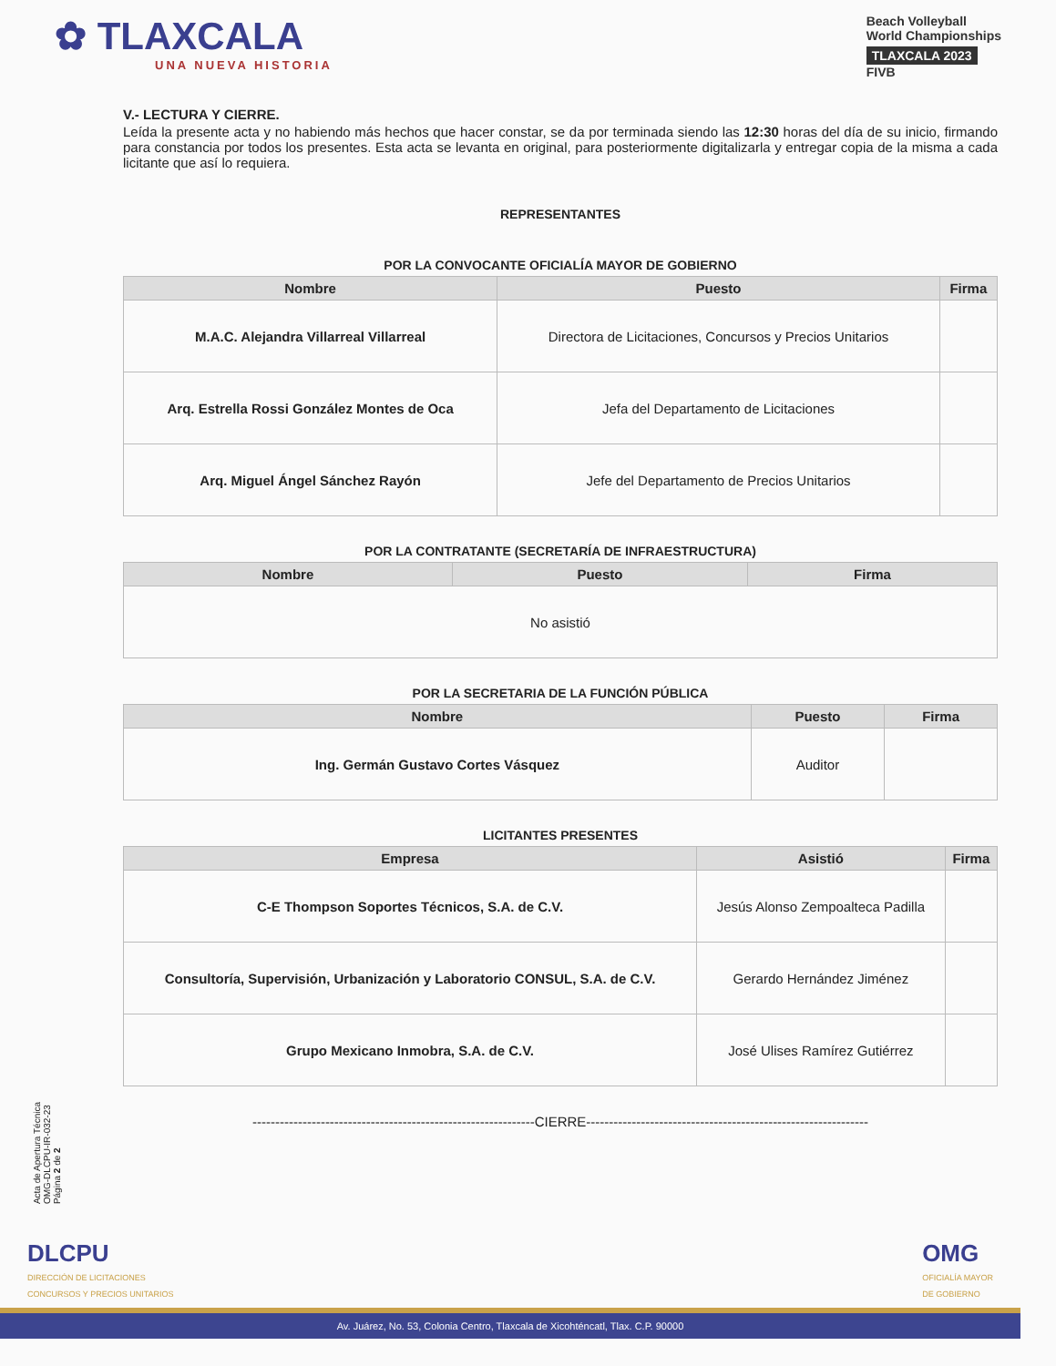✿ TLAXCALA
UNA NUEVA HISTORIA
Beach Volleyball
World Championships
TLAXCALA 2023
FIVB
V.- LECTURA Y CIERRE.
Leída la presente acta y no habiendo más hechos que hacer constar, se da por terminada siendo las 12:30 horas del día de su inicio, firmando para constancia por todos los presentes. Esta acta se levanta en original, para posteriormente digitalizarla y entregar copia de la misma a cada licitante que así lo requiera.
REPRESENTANTES
POR LA CONVOCANTE OFICIALÍA MAYOR DE GOBIERNO
| Nombre | Puesto | Firma |
| --- | --- | --- |
| M.A.C. Alejandra Villarreal Villarreal | Directora de Licitaciones, Concursos y Precios Unitarios | |
| Arq. Estrella Rossi González Montes de Oca | Jefa del Departamento de Licitaciones | |
| Arq. Miguel Ángel Sánchez Rayón | Jefe del Departamento de Precios Unitarios | |
POR LA CONTRATANTE (SECRETARÍA DE INFRAESTRUCTURA)
| Nombre | Puesto | Firma |
| --- | --- | --- |
| No asistió | | |
POR LA SECRETARIA DE LA FUNCIÓN PÚBLICA
| Nombre | Puesto | Firma |
| --- | --- | --- |
| Ing. Germán Gustavo Cortes Vásquez | Auditor | |
LICITANTES PRESENTES
| Empresa | Asistió | Firma |
| --- | --- | --- |
| C-E Thompson Soportes Técnicos, S.A. de C.V. | Jesús Alonso Zempoalteca Padilla | |
| Consultoría, Supervisión, Urbanización y Laboratorio CONSUL, S.A. de C.V. | Gerardo Hernández Jiménez | |
| Grupo Mexicano Inmobra, S.A. de C.V. | José Ulises Ramírez Gutiérrez | |
--------------------------------------------------------------CIERRE--------------------------------------------------------------
Acta de Apertura Técnica
OMG-DLCPU-IR-032-23
Página 2 de 2
DLCPU
DIRECCIÓN DE LICITACIONES
CONCURSOS Y PRECIOS UNITARIOS
OMG
OFICIALÍA MAYOR
DE GOBIERNO
Av. Juárez, No. 53, Colonia Centro, Tlaxcala de Xicohténcatl, Tlax. C.P. 90000